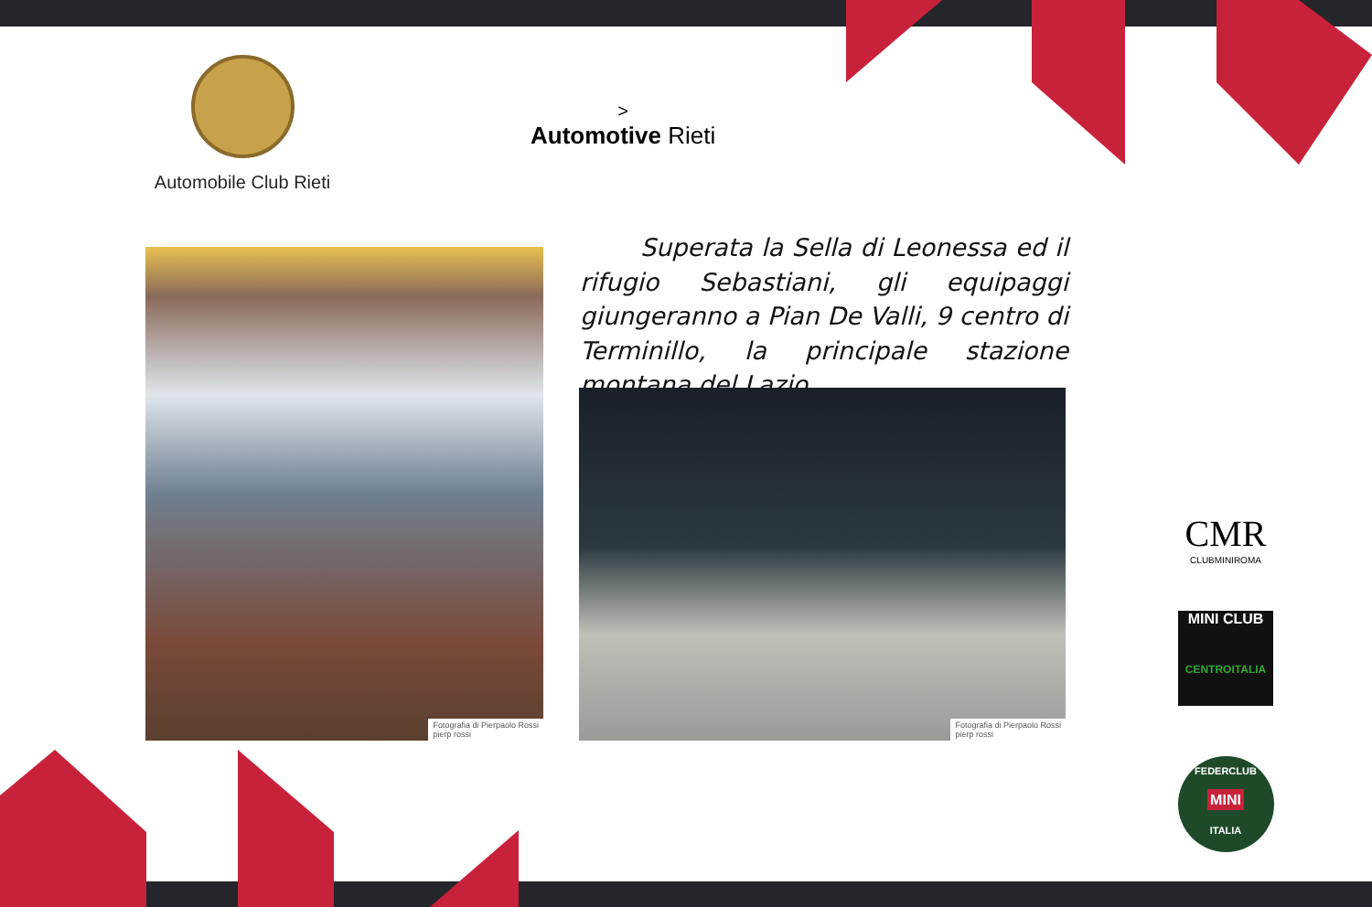Automobile Club Rieti
>
Automotive Rieti
Fotografia di Pierpaolo Rossi
pierp rossi
Superata la Sella di Leonessa ed il rifugio Sebastiani, gli equipaggi giungeranno a Pian De Valli, 9 centro di Terminillo, la principale stazione montana del Lazio.
Fotografia di Pierpaolo Rossi
pierp rossi
CMR
CLUBMINIROMA
MINI CLUB
CENTROITALIA
FEDERCLUB
MINI
ITALIA